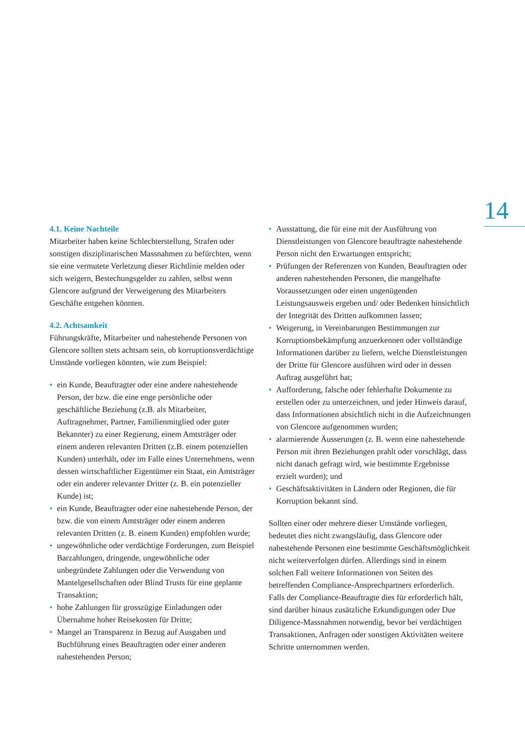14
4.1. Keine Nachteile
Mitarbeiter haben keine Schlechterstellung, Strafen oder sonstigen disziplinarischen Massnahmen zu befürchten, wenn sie eine vermutete Verletzung dieser Richtlinie melden oder sich weigern, Bestechungsgelder zu zahlen, selbst wenn Glencore aufgrund der Verweigerung des Mitarbeiters Geschäfte entgehen könnten.
4.2. Achtsamkeit
Führungskräfte, Mitarbeiter und nahestehende Personen von Glencore sollten stets achtsam sein, ob korruptionsverdächtige Umstände vorliegen könnten, wie zum Beispiel:
• ein Kunde, Beauftragter oder eine andere nahestehende Person, der bzw. die eine enge persönliche oder geschäftliche Beziehung (z.B. als Mitarbeiter, Auftragnehmer, Partner, Familienmitglied oder guter Bekannter) zu einer Regierung, einem Amtsträger oder einem anderen relevanten Dritten (z.B. einem potenziellen Kunden) unterhält, oder im Falle eines Unternehmens, wenn dessen wirtschaftlicher Eigentümer ein Staat, ein Amtsträger oder ein anderer relevanter Dritter (z. B. ein potenzieller Kunde) ist;
• ein Kunde, Beauftragter oder eine nahestehende Person, der bzw. die von einem Amtsträger oder einem anderen relevanten Dritten (z. B. einem Kunden) empfohlen wurde;
• ungewöhnliche oder verdächtige Forderungen, zum Beispiel Barzahlungen, dringende, ungewöhnliche oder unbegründete Zahlungen oder die Verwendung von Mantelgesellschaften oder Blind Trusts für eine geplante Transaktion;
• hohe Zahlungen für grosszügige Einladungen oder Übernahme hoher Reisekosten für Dritte;
• Mangel an Transparenz in Bezug auf Ausgaben und Buchführung eines Beauftragten oder einer anderen nahestehenden Person;
• Ausstattung, die für eine mit der Ausführung von Dienstleistungen von Glencore beauftragte nahestehende Person nicht den Erwartungen entspricht;
• Prüfungen der Referenzen von Kunden, Beauftragten oder anderen nahestehenden Personen, die mangelhafte Voraussetzungen oder einen ungenügenden Leistungsausweis ergeben und/ oder Bedenken hinsichtlich der Integrität des Dritten aufkommen lassen;
• Weigerung, in Vereinbarungen Bestimmungen zur Korruptionsbekämpfung anzuerkennen oder vollständige Informationen darüber zu liefern, welche Dienstleistungen der Dritte für Glencore ausführen wird oder in dessen Auftrag ausgeführt hat;
• Aufforderung, falsche oder fehlerhafte Dokumente zu erstellen oder zu unterzeichnen, und jeder Hinweis darauf, dass Informationen absichtlich nicht in die Aufzeichnungen von Glencore aufgenommen wurden;
• alarmierende Äusserungen (z. B. wenn eine nahestehende Person mit ihren Beziehungen prahlt oder vorschlägt, dass nicht danach gefragt wird, wie bestimmte Ergebnisse erzielt wurden); und
• Geschäftsaktivitäten in Ländern oder Regionen, die für Korruption bekannt sind.
Sollten einer oder mehrere dieser Umstände vorliegen, bedeutet dies nicht zwangsläufig, dass Glencore oder nahestehende Personen eine bestimmte Geschäftsmöglichkeit nicht weiterverfolgen dürfen. Allerdings sind in einem solchen Fall weitere Informationen von Seiten des betreffenden Compliance-Ansprechpartners erforderlich. Falls der Compliance-Beauftragte dies für erforderlich hält, sind darüber hinaus zusätzliche Erkundigungen oder Due Diligence-Massnahmen notwendig, bevor bei verdächtigen Transaktionen, Anfragen oder sonstigen Aktivitäten weitere Schritte unternommen werden.